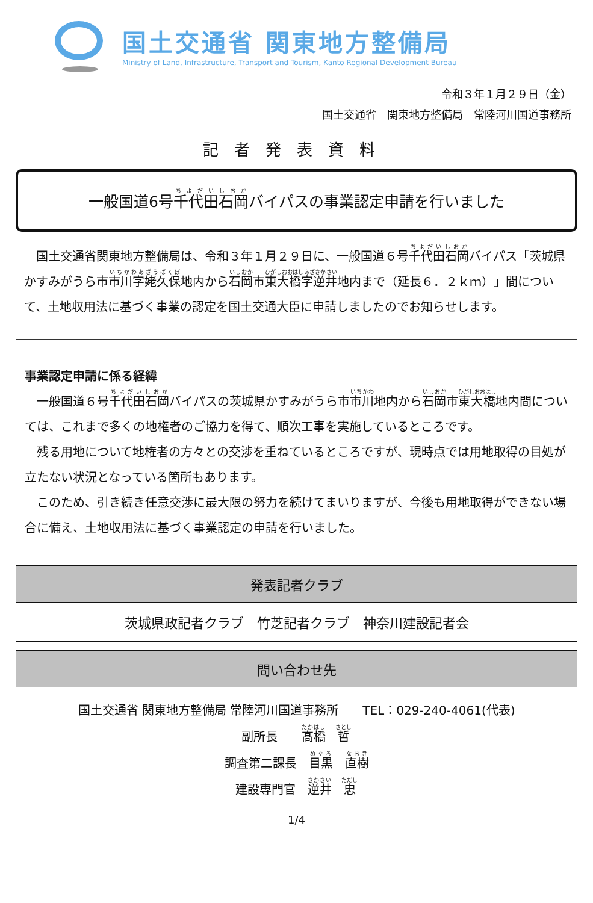国土交通省 関東地方整備局
Ministry of Land, Infrastructure, Transport and Tourism, Kanto Regional Development Bureau
令和３年１月２９日（金）
国土交通省　関東地方整備局　常陸河川国道事務所
記者発表資料
一般国道6号千代田石岡バイパスの事業認定申請を行いました
　国土交通省関東地方整備局は、令和３年１月２９日に、一般国道６号千代田石岡バイパス「茨城県かすみがうら市市川字姥久保地内から石岡市東大橋字逆井地内まで（延長６．２ｋｍ）」間について、土地収用法に基づく事業の認定を国土交通大臣に申請しましたのでお知らせします。
事業認定申請に係る経緯
　一般国道６号千代田石岡バイパスの茨城県かすみがうら市市川地内から石岡市東大橋地内間については、これまで多くの地権者のご協力を得て、順次工事を実施しているところです。
　残る用地について地権者の方々との交渉を重ねているところですが、現時点では用地取得の目処が立たない状況となっている箇所もあります。
　このため、引き続き任意交渉に最大限の努力を続けてまいりますが、今後も用地取得ができない場合に備え、土地収用法に基づく事業認定の申請を行いました。
| 発表記者クラブ |
| --- |
| 茨城県政記者クラブ 竹芝記者クラブ 神奈川建設記者会 |
| 問い合わせ先 |
| --- |
| 国土交通省 関東地方整備局 常陸河川国道事務所 TEL：029-240-4061(代表) 副所長 髙橋 哲 調査第二課長 目黒 直樹 建設専門官 逆井 忠 |
1/4